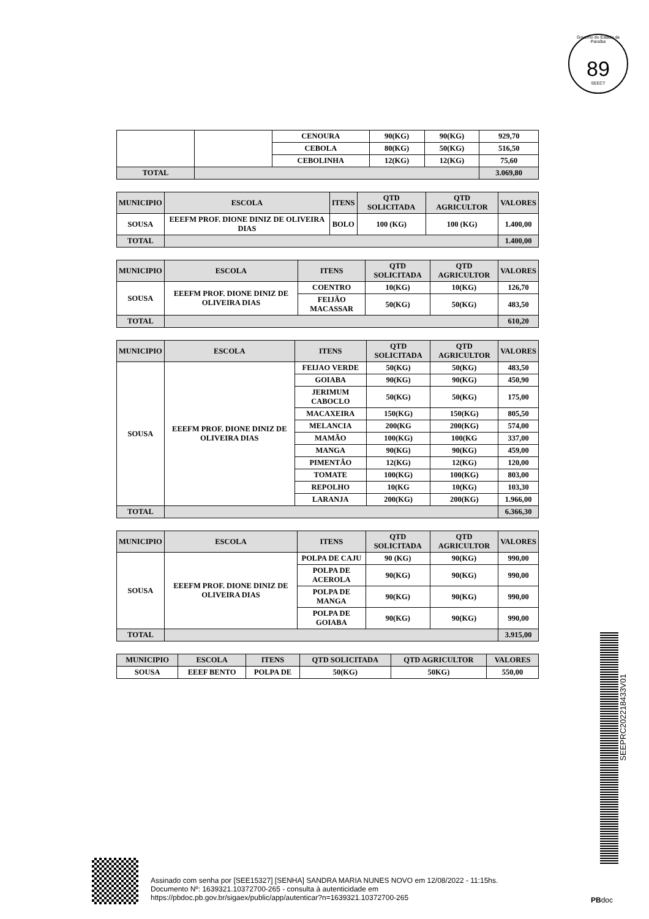Governo do Estado da Paraíba
89
SEECT
| | | CENOURA | 90(KG) | 90(KG) | 929,70 |
| | | CEBOLA | 80(KG) | 50(KG) | 516,50 |
| | | CEBOLINHA | 12(KG) | 12(KG) | 75,60 |
| TOTAL | | | | | 3.069,80 |
| MUNICIPIO | ESCOLA | ITENS | QTD SOLICITADA | QTD AGRICULTOR | VALORES |
| --- | --- | --- | --- | --- | --- |
| SOUSA | EEEFM PROF. DIONE DINIZ DE OLIVEIRA DIAS | BOLO | 100 (KG) | 100 (KG) | 1.400,00 |
| TOTAL | | | | | 1.400,00 |
| MUNICIPIO | ESCOLA | ITENS | QTD SOLICITADA | QTD AGRICULTOR | VALORES |
| --- | --- | --- | --- | --- | --- |
| SOUSA | EEEFM PROF. DIONE DINIZ DE OLIVEIRA DIAS | COENTRO | 10(KG) | 10(KG) | 126,70 |
| | | FEIJÃO MACASSAR | 50(KG) | 50(KG) | 483,50 |
| TOTAL | | | | | 610,20 |
| MUNICIPIO | ESCOLA | ITENS | QTD SOLICITADA | QTD AGRICULTOR | VALORES |
| --- | --- | --- | --- | --- | --- |
| SOUSA | EEEFM PROF. DIONE DINIZ DE OLIVEIRA DIAS | FEIJAO VERDE | 50(KG) | 50(KG) | 483,50 |
| | | GOIABA | 90(KG) | 90(KG) | 450,90 |
| | | JERIMUM CABOCLO | 50(KG) | 50(KG) | 175,00 |
| | | MACAXEIRA | 150(KG) | 150(KG) | 805,50 |
| | | MELANCIA | 200(KG | 200(KG) | 574,00 |
| | | MAMÃO | 100(KG) | 100(KG | 337,00 |
| | | MANGA | 90(KG) | 90(KG) | 459,00 |
| | | PIMENTÃO | 12(KG) | 12(KG) | 120,00 |
| | | TOMATE | 100(KG) | 100(KG) | 803,00 |
| | | REPOLHO | 10(KG | 10(KG) | 103,30 |
| | | LARANJA | 200(KG) | 200(KG) | 1.966,00 |
| TOTAL | | | | | 6.366,30 |
| MUNICIPIO | ESCOLA | ITENS | QTD SOLICITADA | QTD AGRICULTOR | VALORES |
| --- | --- | --- | --- | --- | --- |
| SOUSA | EEEFM PROF. DIONE DINIZ DE OLIVEIRA DIAS | POLPA DE CAJU | 90 (KG) | 90(KG) | 990,00 |
| | | POLPA DE ACEROLA | 90(KG) | 90(KG) | 990,00 |
| | | POLPA DE MANGA | 90(KG) | 90(KG) | 990,00 |
| | | POLPA DE GOIABA | 90(KG) | 90(KG) | 990,00 |
| TOTAL | | | | | 3.915,00 |
| MUNICIPIO | ESCOLA | ITENS | QTD SOLICITADA | QTD AGRICULTOR | VALORES |
| --- | --- | --- | --- | --- | --- |
| SOUSA | EEEF BENTO | POLPA DE | 50(KG) | 50KG) | 550,00 |
SEEPRC202218433V01
Assinado com senha por [SEE15327] [SENHA] SANDRA MARIA NUNES NOVO em 12/08/2022 - 11:15hs.
Documento Nº: 1639321.10372700-265 - consulta à autenticidade em
https://pbdoc.pb.gov.br/sigaex/public/app/autenticar?n=1639321.10372700-265
PBdoc